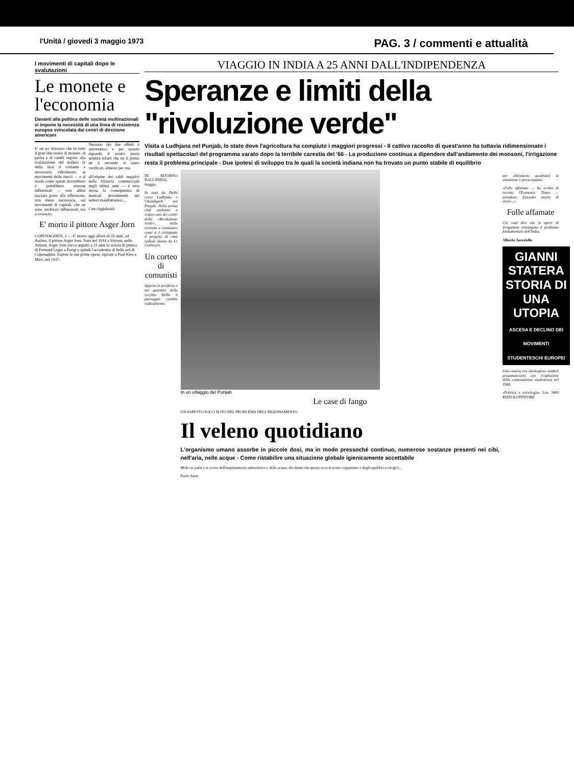l'Unità / giovedì 3 maggio 1973 PAG. 3 / commenti e attualità
I movimenti di capitali dopo le svalutazioni
Le monete e l'economia
Davanti alla politica delle società multinazionali si impone la necessità di una linea di resistenza europea svincolata dai centri di direzione americani
E' un po' bizzarro che in tutto il gran discorrere di monete, di parità e di cambi seguito alla svalutazione del dollaro (e della lira) il costante e necessario riferimento ai movimenti delle merci — e al modo come questi dovrebbero o potrebbero esserne influenzati — non abbia lasciato posto alla riflessione, non meno necessaria, sui movimenti di capitali, che ne sono anch'essi influenzati, ma a rovescio.
Nessuno dei due effetti è automatico, e per quanto riguarda il nostro paese sembra infatti che nè il primo nè il secondo si siano verificati, almeno per ora.
all'origine dei saldi negativi della bilancia commerciale negli ultimi anni — è essa stessa la conseguenza di mancati investimenti nei settori manifatturieri...
Cino Sighiboldi
E' morto il pittore Asger Jorn
COPENAGHEN, 2 — E' morto oggi all'età di 59 anni, ad Aarhus, il pittore Asger Jorn. Nato nel 1914 a Vejrum, nello Jutland, Asger Jorn aveva seguito a 22 anni la scuola di pittura di Fernand Leger a Parigi e quindi l'accademia di belle arti di Copenaghen. Espose le sue prime opere, ispirate a Paul Klee e Mirò, nel 1937.
VIAGGIO IN INDIA A 25 ANNI DALL'INDIPENDENZA
Speranze e limiti della "rivoluzione verde"
Visita a Ludhjana nel Punjab, lo stato dove l'agricoltura ha compiuto i maggiori progressi - Il cattivo raccolto di quest'anno ha tuttavia ridimensionato i risultati spettacolari del programma varato dopo la terribile carestia del '66 - La produzione continua a dipendere dall'andamento dei monsoni, l'irrigazione resta il problema principale - Due ipotesi di sviluppo tra le quali la società indiana non ha trovato un punto stabile di equilibrio
DI RITORNO DALL'INDIA, maggio.
In auto da Delhi verso Ludhjana e Chandigarh nel Punjab. Nella prima città andiamo a vedere uno dei centri della «Rivoluzione verde», nella seconda a constatare come si è sviluppato il progetto di città radiale ideata da Le Corbusier.
Un corteo di comunisti
Appena in periferia o nei quartieri della vecchia Delhi il paesaggio cambia radicalmente.
In un villaggio del Punjab
Le case di fango
UN ASPETTO POCO NOTO DEL PROBLEMA DELL'INQUINAMENTO
Il veleno quotidiano
L'organismo umano assorbe in piccole dosi, ma in modo pressoché continuo, numerose sostanze presenti nei cibi, nell'aria, nelle acque - Come ristabilire una situazione globale igienicamente accettabile
Molto si parla e si scrive dell'inquinamento atmosferico e delle acque, dei danni che questo reca al nostro organismo e degli squilibri ecologici...
Paolo Sassi
per chilometro quadrato) la situazione è preoccupante.
«Folle affamate — ha scritto di recente l'Economic Times — prendono d'assalto stocks di viveri...»
Folle affamate
Ciò vuol dire che le opere di irrigazione rimangono il problema fondamentale dell'India.
Alberto Jacoviello
GIANNI STATERA
STORIA DI UNA UTOPIA
ASCESA E DECLINO DEI MOVIMENTI STUDENTESCHI EUROPEI
Una «nuova era ideologica» sembrò preannunciarsi con l'esplosione della contestazione studentesca nel 1968.
«Politica e sociologia» Lire 3400 RIZZOLI EDITORE